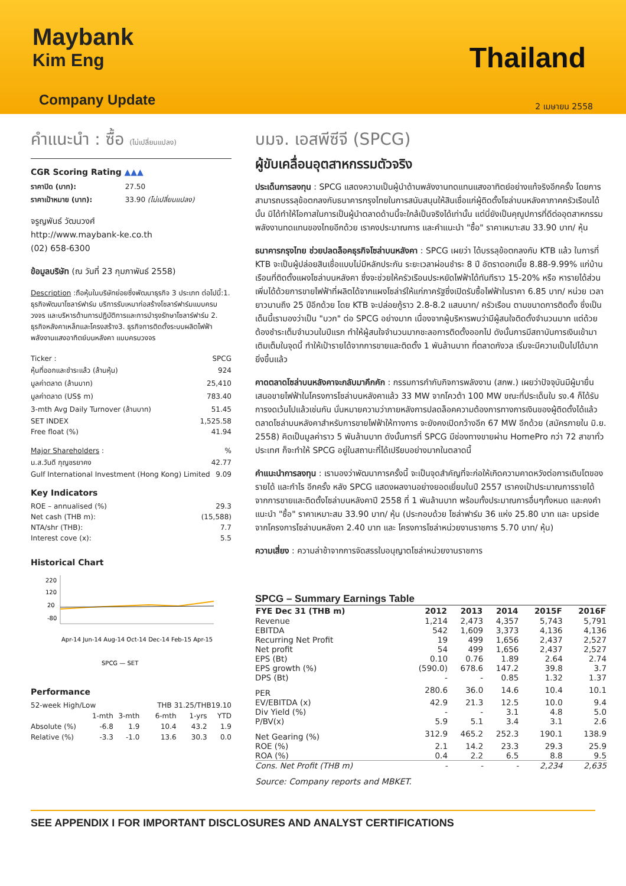Maybank
Kim Eng
Thailand
Company Update 2 เมษายน 2558
คำแนะนำ : ซื้อ (ไม่เปลี่ยนแปลง)
CGR Scoring Rating ▲▲▲
| ราคาปิด (บาท): | 27.50 |
| ราคาเป้าหมาย (บาท): | 33.90 (ไม่เปลี่ยนแปลง) |
จรูญพันธ์ วัฒนวงศ์
http://www.maybank-ke.co.th
(02) 658-6300
ข้อมูลบริษัท (ณ วันที่ 23 กุมภาพันธ์ 2558)
Description :ถือหุ้นในบริษัทย่อยซึ่งพัฒนาธุรกิจ 3 ประเภท ต่อไปนี้:1. ธุรกิจพัฒนาโซลาร์ฟาร์ม บริการรับเหมาก่อสร้างโซลาร์ฟาร์มแบบครบวงจร และบริหารด้านการปฏิบัติการและการบำรุงรักษาโซลาร์ฟาร์ม 2. ธุรกิจหลังคาเหล็กและโครงสร้าง3. ธุรกิจการติดตั้งระบบผลิตไฟฟ้าพลังงานแสงอาทิตย์บนหลังคา แบบครบวงจร
| Ticker : | SPCG |
| หุ้นที่ออกและชำระแล้ว (ล้านหุ้น) | 924 |
| มูลค่าตลาด (ล้านบาท) | 25,410 |
| มูลค่าตลาด (US$ m) | 783.40 |
| 3-mth Avg Daily Turnover (ล้านบาท) | 51.45 |
| SET INDEX | 1,525.58 |
| Free float (%) | 41.94 |
| Major Shareholders : | % |
| น.ส.วันดี กุญชรยาคง | 42.77 |
| Gulf International Investment (Hong Kong) Limited | 9.09 |
Key Indicators
| ROE – annualised (%) | 29.3 |
| Net cash (THB m): | (15,588) |
| NTA/shr (THB): | 7.7 |
| Interest cove (x): | 5.5 |
Historical Chart
220
120
20
-80
Apr-14 Jun-14 Aug-14 Oct-14 Dec-14 Feb-15 Apr-15
SPCG — SET
Performance
| 52-week High/Low | | | THB 31.25/THB19.10 | | |
| | 1-mth | 3-mth | 6-mth | 1-yrs | YTD |
| Absolute (%) | -6.8 | 1.9 | 10.4 | 43.2 | 1.9 |
| Relative (%) | -3.3 | -1.0 | 13.6 | 30.3 | 0.0 |
บมจ. เอสพีซีจี (SPCG)
ผู้ขับเคลื่อนอุตสาหกรรมตัวจริง
ประเด็นการลงทุน : SPCG แสดงความเป็นผู้นำด้านพลังงานทดแทนแสงอาทิตย์อย่างแท้จริงอีกครั้ง โดยการสามารถบรรลุข้อตกลงกับธนาคารกรุงไทยในการสนับสนุนให้สินเชื่อแก่ผู้ติดตั้งโซล่าบนหลังคาภาคครัวเรือนได้นั้น มิได้ทำให้โอกาสในการเป็นผู้นำตลาดด้านนี้จะใกล้เป็นจริงได้เท่านั้น แต่นี่ยังเป็นคุณูปการที่ดีต่ออุตสาหกรรมพลังงานทดแทนของไทยอีกด้วย เราคงประมาณการ และคำแนะนำ "ซื้อ" ราคาเหมาะสม 33.90 บาท/ หุ้น
ธนาคารกรุงไทย ช่วยปลดล็อคธุรกิจโซล่าบนหลังคา : SPCG เผยว่า ได้บรรลุข้อตกลงกับ KTB แล้ว ในการที่ KTB จะเป็นผู้ปล่อยสินเชื่อแบบไม่มีหลักประกัน ระยะเวลาผ่อนชำระ 8 ปี อัตราดอกเบี้ย 8.88-9.99% แก่บ้านเรือนที่ติดตั้งแผงโซล่าบนหลังคา ซึ่งจะช่วยให้ครัวเรือนประหยัดไฟฟ้าได้ทันทีราว 15-20% หรือ หารายได้ส่วนเพิ่มได้ด้วยการขายไฟฟ้าที่ผลิตได้จากแผงโซล่าร์ให้แก่ภาครัฐซึ่งเปิดรับซื้อไฟฟ้าในราคา 6.85 บาท/ หน่วย เวลายาวนานถึง 25 ปีอีกด้วย โดย KTB จะปล่อยกู้ราว 2.8-8.2 แสนบาท/ ครัวเรือน ตามขนาดการติดตั้ง ซึ่งเป็นเด็นนี้เรามองว่าเป็น "บวก" ต่อ SPCG อย่างมาก เนื่องจากผู้บริหารพบว่ามีผู้สนใจติดตั้งจำนวนมาก แต่ด้วยต้องชำระเต็มจำนวนในปีแรก ทำให้ผู้สนใจจำนวนมากชะลอการติดตั้งออกไป ดังนั้นการมีสถาบันการเงินเข้ามาเติมเต็มในจุดนี้ ทำให้เป้ารายได้จากการขายและติดตั้ง 1 พันล้านบาท ที่ตลาดกังวล เริ่มจะมีความเป็นไปได้มากยิ่งขึ้นแล้ว
คาดตลาดโซล่าบนหลังคาจะกลับมาคึกคัก : กรรมการกำกับกิจการพลังงาน (สกพ.) เผยว่าปัจจุบันมีผู้มายื่นเสนอขายไฟฟ้าในโครงการโซล่าบนหลังคาแล้ว 33 MW จากโควต้า 100 MW ขณะที่ประเด็นใบ รง.4 ก็ได้รับการงดเว้นไปแล้วเช่นกัน นั่นหมายความว่าภายหลังการปลดล็อคความต้องการทางการเงินของผู้ติดตั้งได้แล้ว ตลาดโซล่าบนหลังคาสำหรับการขายไฟฟ้าให้ทางการ จะยังคงเปิดกว้างอีก 67 MW อีกด้วย (สมัครภายใน มิ.ย. 2558) คิดเป็นมูลค่าราว 5 พันล้านบาท ดังนั้นการที่ SPCG มีช่องทางขายผ่าน HomePro กว่า 72 สาขาทั่วประเทศ ก็จะทำให้ SPCG อยู่ในสถานะที่ได้เปรียบอย่างมากในตลาดนี้
คำแนะนำการลงทุน : เรามองว่าพัฒนาการครั้งนี้ จะเป็นจุดสำคัญที่จะก่อให้เกิดความคาดหวังต่อการเติบโตของรายได้ และกำไร อีกครั้ง หลัง SPCG แสดงผลงานอย่างยอดเยี่ยมในปี 2557 เราคงเป้าประมาณการรายได้จากการขายและติดตั้งโซล่าบนหลังคาปี 2558 ที่ 1 พันล้านบาท พร้อมทั้งประมาณการอื่นๆทั้งหมด และคงคำแนะนำ "ซื้อ" ราคาเหมาะสม 33.90 บาท/ หุ้น (ประกอบด้วย โซล่าฟาร์ม 36 แห่ง 25.80 บาท และ upside จากโครงการโซล่าบนหลังคา 2.40 บาท และ โครงการโซล่าหน่วยงานราชการ 5.70 บาท/ หุ้น)
ความเสี่ยง : ความล่าช้าจากการจัดสรรใบอนุญาตโซล่าหน่วยงานราชการ
SPCG – Summary Earnings Table
| FYE Dec 31 (THB m) | 2012 | 2013 | 2014 | 2015F | 2016F |
| --- | --- | --- | --- | --- | --- |
| Revenue | 1,214 | 2,473 | 4,357 | 5,743 | 5,791 |
| EBITDA | 542 | 1,609 | 3,373 | 4,136 | 4,136 |
| Recurring Net Profit | 19 | 499 | 1,656 | 2,437 | 2,527 |
| Net profit | 54 | 499 | 1,656 | 2,437 | 2,527 |
| EPS (Bt) | 0.10 | 0.76 | 1.89 | 2.64 | 2.74 |
| EPS growth (%) | (590.0) | 678.6 | 147.2 | 39.8 | 3.7 |
| DPS (Bt) | - | - | 0.85 | 1.32 | 1.37 |
| PER | 280.6 | 36.0 | 14.6 | 10.4 | 10.1 |
| EV/EBITDA (x) | 42.9 | 21.3 | 12.5 | 10.0 | 9.4 |
| Div Yield (%) | - | - | 3.1 | 4.8 | 5.0 |
| P/BV(x) | 5.9 | 5.1 | 3.4 | 3.1 | 2.6 |
| Net Gearing (%) | 312.9 | 465.2 | 252.3 | 190.1 | 138.9 |
| ROE (%) | 2.1 | 14.2 | 23.3 | 29.3 | 25.9 |
| ROA (%) | 0.4 | 2.2 | 6.5 | 8.8 | 9.5 |
| Cons. Net Profit (THB m) | - | - | - | 2,234 | 2,635 |
Source: Company reports and MBKET.
SEE APPENDIX I FOR IMPORTANT DISCLOSURES AND ANALYST CERTIFICATIONS